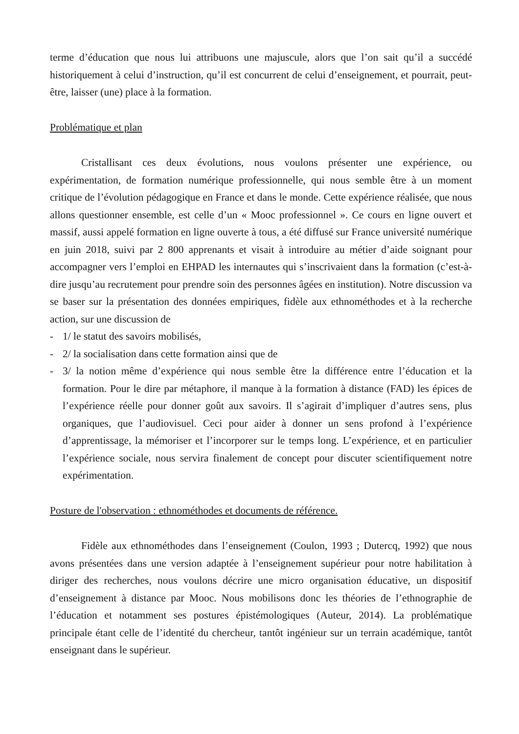terme d’éducation que nous lui attribuons une majuscule, alors que l’on sait qu’il a succédé historiquement à celui d’instruction, qu’il est concurrent de celui d’enseignement, et pourrait, peut-être, laisser (une) place à la formation.
Problématique et plan
Cristallisant ces deux évolutions, nous voulons présenter une expérience, ou expérimentation, de formation numérique professionnelle, qui nous semble être à un moment critique de l’évolution pédagogique en France et dans le monde. Cette expérience réalisée, que nous allons questionner ensemble, est celle d’un « Mooc professionnel ». Ce cours en ligne ouvert et massif, aussi appelé formation en ligne ouverte à tous, a été diffusé sur France université numérique en juin 2018, suivi par 2 800 apprenants et visait à introduire au métier d’aide soignant pour accompagner vers l’emploi en EHPAD les internautes qui s’inscrivaient dans la formation (c’est-à-dire jusqu’au recrutement pour prendre soin des personnes âgées en institution). Notre discussion va se baser sur la présentation des données empiriques, fidèle aux ethnométhodes et à la recherche action, sur une discussion de
- 1/ le statut des savoirs mobilisés,
- 2/ la socialisation dans cette formation ainsi que de
- 3/ la notion même d’expérience qui nous semble être la différence entre l’éducation et la formation. Pour le dire par métaphore, il manque à la formation à distance (FAD) les épices de l’expérience réelle pour donner goût aux savoirs. Il s’agirait d’impliquer d’autres sens, plus organiques, que l’audiovisuel. Ceci pour aider à donner un sens profond à l’expérience d’apprentissage, la mémoriser et l’incorporer sur le temps long. L’expérience, et en particulier l’expérience sociale, nous servira finalement de concept pour discuter scientifiquement notre expérimentation.
Posture de l'observation : ethnométhodes et documents de référence.
Fidèle aux ethnométhodes dans l’enseignement (Coulon, 1993 ; Dutercq, 1992) que nous avons présentées dans une version adaptée à l’enseignement supérieur pour notre habilitation à diriger des recherches, nous voulons décrire une micro organisation éducative, un dispositif d’enseignement à distance par Mooc. Nous mobilisons donc les théories de l’ethnographie de l’éducation et notamment ses postures épistémologiques (Auteur, 2014). La problématique principale étant celle de l’identité du chercheur, tantôt ingénieur sur un terrain académique, tantôt enseignant dans le supérieur.